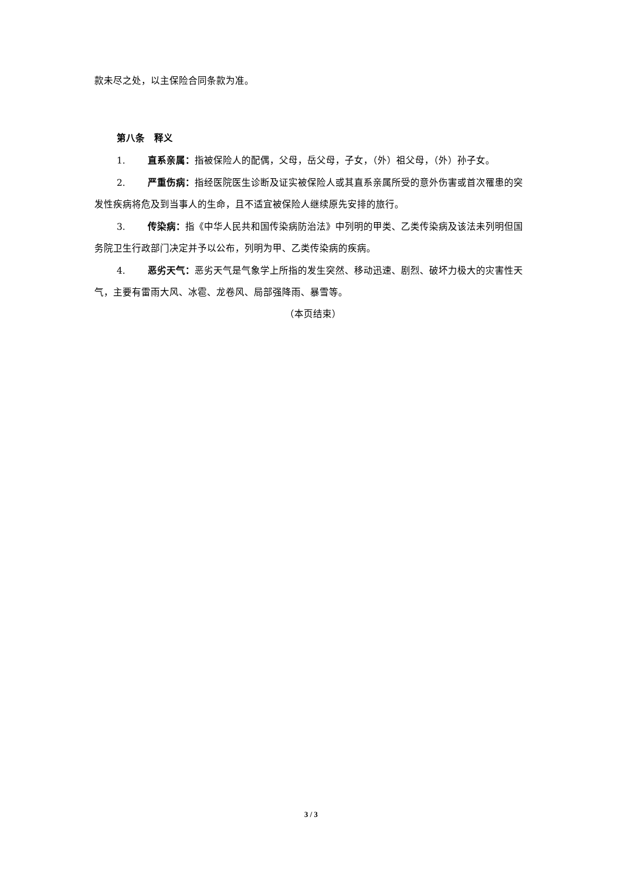款未尽之处，以主保险合同条款为准。
第八条　释义
1. 直系亲属：指被保险人的配偶，父母，岳父母，子女，（外）祖父母，（外）孙子女。
2. 严重伤病：指经医院医生诊断及证实被保险人或其直系亲属所受的意外伤害或首次罹患的突发性疾病将危及到当事人的生命，且不适宜被保险人继续原先安排的旅行。
3. 传染病：指《中华人民共和国传染病防治法》中列明的甲类、乙类传染病及该法未列明但国务院卫生行政部门决定并予以公布，列明为甲、乙类传染病的疾病。
4. 恶劣天气：恶劣天气是气象学上所指的发生突然、移动迅速、剧烈、破坏力极大的灾害性天气，主要有雷雨大风、冰雹、龙卷风、局部强降雨、暴雪等。
（本页结束）
3 / 3